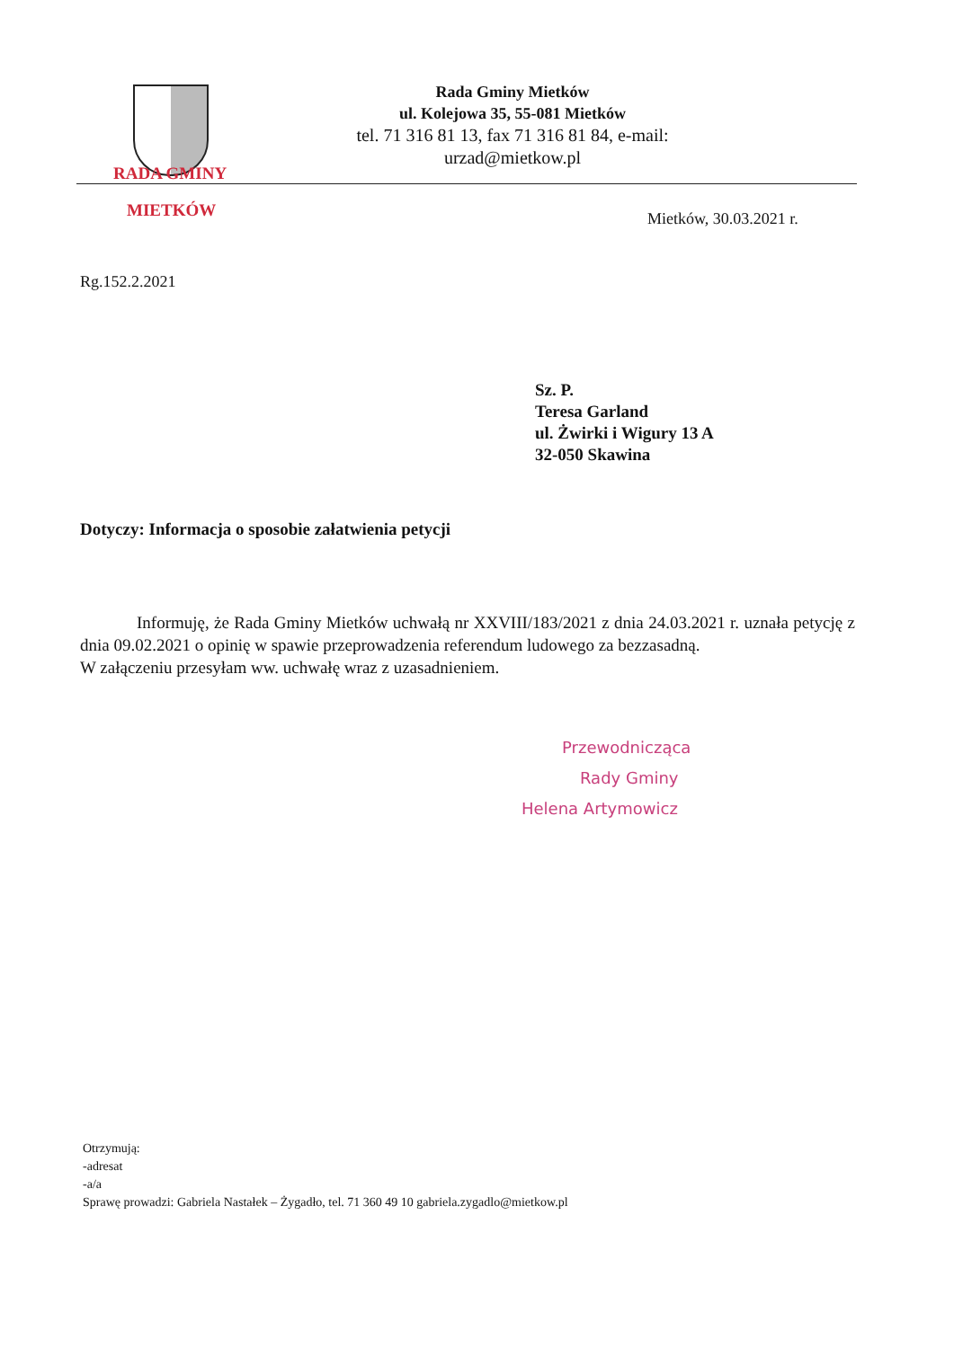Rada Gminy Mietków
ul. Kolejowa 35, 55-081 Mietków
tel. 71 316 81 13, fax 71 316 81 84, e-mail: urzad@mietkow.pl
RADA GMINY
MIETKÓW
Mietków, 30.03.2021 r.
Rg.152.2.2021
Sz. P.
Teresa Garland
ul. Żwirki i Wigury 13 A
32-050 Skawina
Dotyczy: Informacja o sposobie załatwienia petycji
Informuję, że Rada Gminy Mietków uchwałą nr XXVIII/183/2021 z dnia 24.03.2021 r. uznała petycję z dnia 09.02.2021 o opinię w spawie przeprowadzenia referendum ludowego za bezzasadną.
W załączeniu przesyłam ww. uchwałę wraz z uzasadnieniem.
Przewodnicząca
Rady Gminy
Helena Artymowicz
Otrzymują:
-adresat
-a/a
Sprawę prowadzi: Gabriela Nastałek – Żygadło, tel. 71 360 49 10 gabriela.zygadlo@mietkow.pl